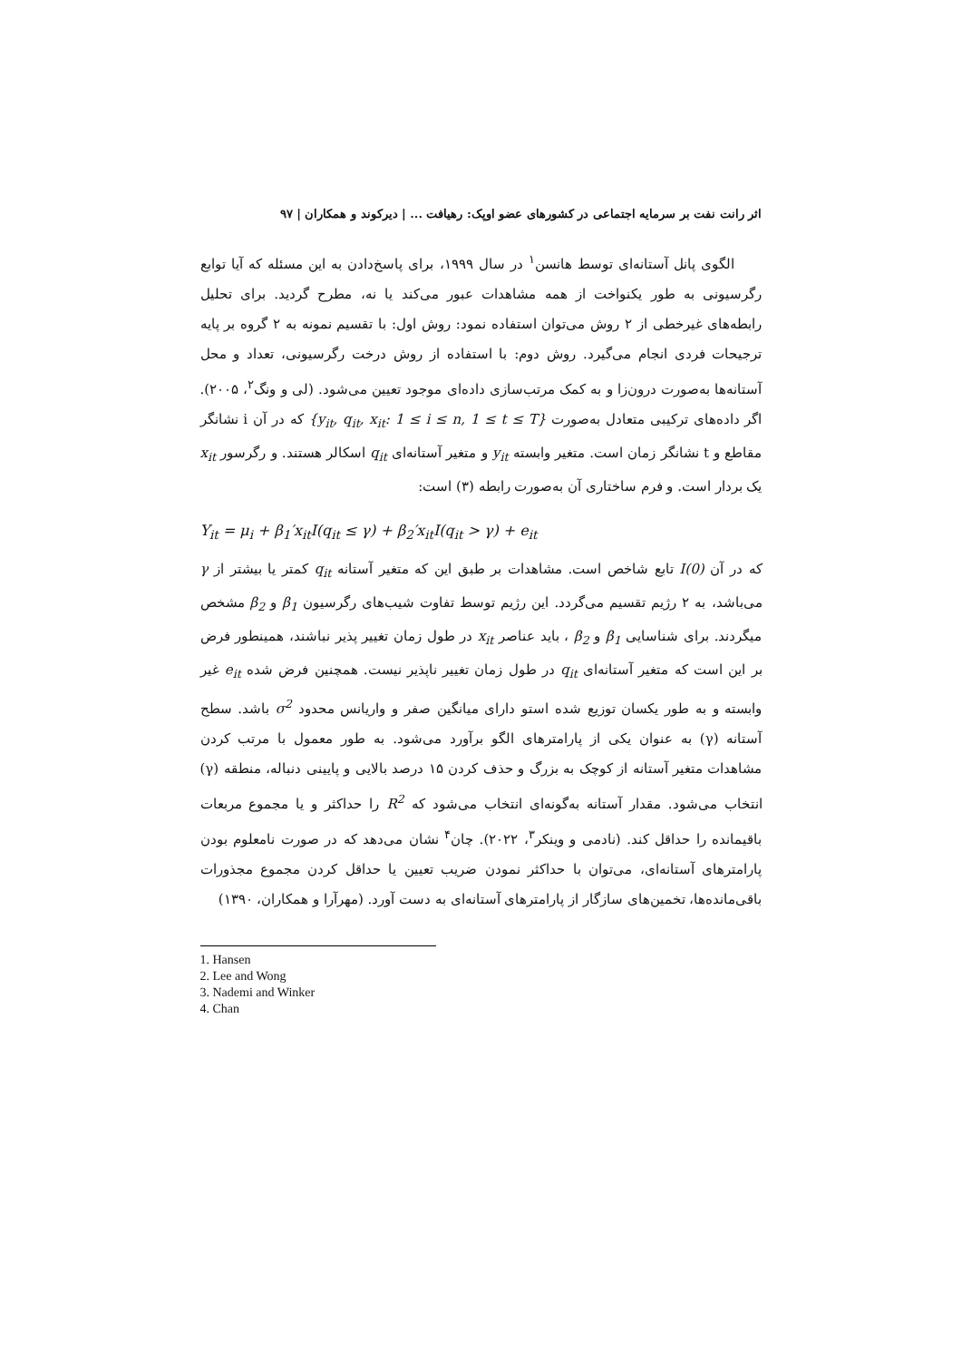اثر رانت نفت بر سرمایه اجتماعی در کشورهای عضو اوپک: رهیافت ... | دیرکوند و همکاران | ۹۷
الگوی پانل آستانه‌ای توسط هانسن<sup>۱</sup> در سال ۱۹۹۹، برای پاسخ‌دادن به این مسئله که آیا توابع رگرسیونی به طور یکنواخت از همه مشاهدات عبور می‌کند یا نه، مطرح گردید. برای تحلیل رابطه‌های غیرخطی از ۲ روش می‌توان استفاده نمود: روش اول: با تقسیم نمونه به ۲ گروه بر پایه ترجیحات فردی انجام می‌گیرد. روش دوم: با استفاده از روش درخت رگرسیونی، تعداد و محل آستانه‌ها به‌صورت درون‌زا و به کمک مرتب‌سازی داده‌ای موجود تعیین می‌شود. (لی و ونگ<sup>۲</sup>، ۲۰۰۵). اگر داده‌های ترکیبی متعادل به‌صورت {y<sub>it</sub>, q<sub>it</sub>, x<sub>it</sub>: 1 ≤ i ≤ n, 1 ≤ t ≤ T} که در آن i نشانگر مقاطع و t نشانگر زمان است. متغیر وابسته y<sub>it</sub> و متغیر آستانه‌ای q<sub>it</sub> اسکالر هستند. و رگرسور x<sub>it</sub> یک بردار است. و فرم ساختاری آن به‌صورت رابطه (۳) است:
Y<sub>it</sub> = μ<sub>i</sub> + β<sub>1</sub>′x<sub>it</sub>I(q<sub>it</sub> ≤ γ) + β<sub>2</sub>′x<sub>it</sub>I(q<sub>it</sub> > γ) + e<sub>it</sub>
که در آن I(0) تابع شاخص است. مشاهدات بر طبق این که متغیر آستانه q<sub>it</sub> کمتر یا بیشتر از γ می‌باشد، به ۲ رژیم تقسیم می‌گردد. این رژیم توسط تفاوت شیب‌های رگرسیون β<sub>1</sub> و β<sub>2</sub> مشخص میگردند. برای شناسایی β<sub>1</sub> و β<sub>2</sub> ، باید عناصر x<sub>it</sub> در طول زمان تغییر پذیر نباشند، همینطور فرض بر این است که متغیر آستانه‌ای q<sub>it</sub> در طول زمان تغییر ناپذیر نیست. همچنین فرض شده e<sub>it</sub> غیر وابسته و به طور یکسان توزیع شده استو دارای میانگین صفر و واریانس محدود σ<sup>2</sup> باشد. سطح آستانه (γ) به عنوان یکی از پارامترهای الگو برآورد می‌شود. به طور معمول با مرتب کردن مشاهدات متغیر آستانه از کوچک به بزرگ و حذف کردن ۱۵ درصد بالایی و پایینی دنباله، منطقه (γ) انتخاب می‌شود. مقدار آستانه به‌گونه‌ای انتخاب می‌شود که R<sup>2</sup> را حداکثر و یا مجموع مربعات باقیمانده را حداقل کند. (نادمی و وینکر<sup>۳</sup>، ۲۰۲۲). چان<sup>۴</sup> نشان می‌دهد که در صورت نامعلوم بودن پارامترهای آستانه‌ای، می‌توان با حداکثر نمودن ضریب تعیین یا حداقل کردن مجموع مجذورات باقی‌مانده‌ها، تخمین‌های سازگار از پارامترهای آستانه‌ای به دست آورد. (مهرآرا و همکاران، ۱۳۹۰)
1. Hansen
2. Lee and Wong
3. Nademi and Winker
4. Chan